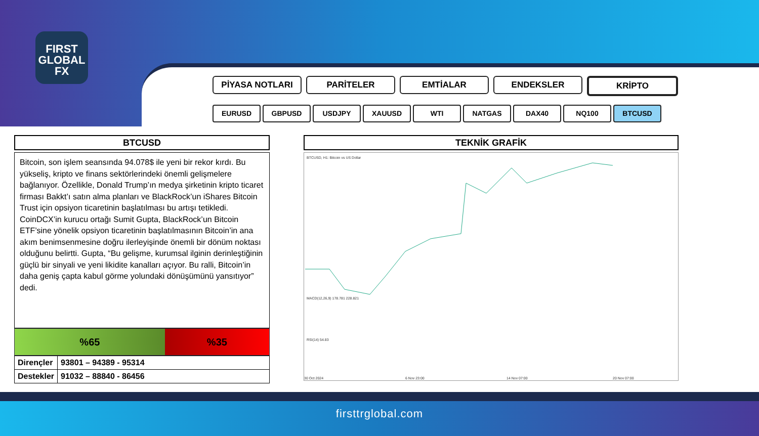FIRST
GLOBAL
FX
PİYASA NOTLARI PARİTELER EMTİALAR ENDEKSLER KRİPTO
EURUSD GBPUSD USDJPY XAUUSD WTI NATGAS DAX40 NQ100 BTCUSD
BTCUSD
Bitcoin, son işlem seansında 94.078$ ile yeni bir rekor kırdı. Bu yükseliş, kripto ve finans sektörlerindeki önemli gelişmelere bağlanıyor. Özellikle, Donald Trump’ın medya şirketinin kripto ticaret firması Bakkt’ı satın alma planları ve BlackRock’un iShares Bitcoin Trust için opsiyon ticaretinin başlatılması bu artışı tetikledi.
CoinDCX’in kurucu ortağı Sumit Gupta, BlackRock’un Bitcoin ETF’sine yönelik opsiyon ticaretinin başlatılmasının Bitcoin’in ana akım benimsenmesine doğru ilerleyişinde önemli bir dönüm noktası olduğunu belirtti. Gupta, “Bu gelişme, kurumsal ilginin derinleştiğinin güçlü bir sinyali ve yeni likidite kanalları açıyor. Bu ralli, Bitcoin’in daha geniş çapta kabul görme yolundaki dönüşümünü yansıtıyor” dedi.
%65 %35
| Dirençler | 93801 – 94389 - 95314 |
| Destekler | 91032 – 88840 - 86456 |
TEKNİK GRAFİK
BTCUSD, H1: Bitcoin vs US Dollar
MACD(12,26,9) 178.781 228.821
RSI(14) 54.83
30 Oct 2024
6 Nov 23:00
14 Nov 07:00
20 Nov 07:00
firsttrglobal.com